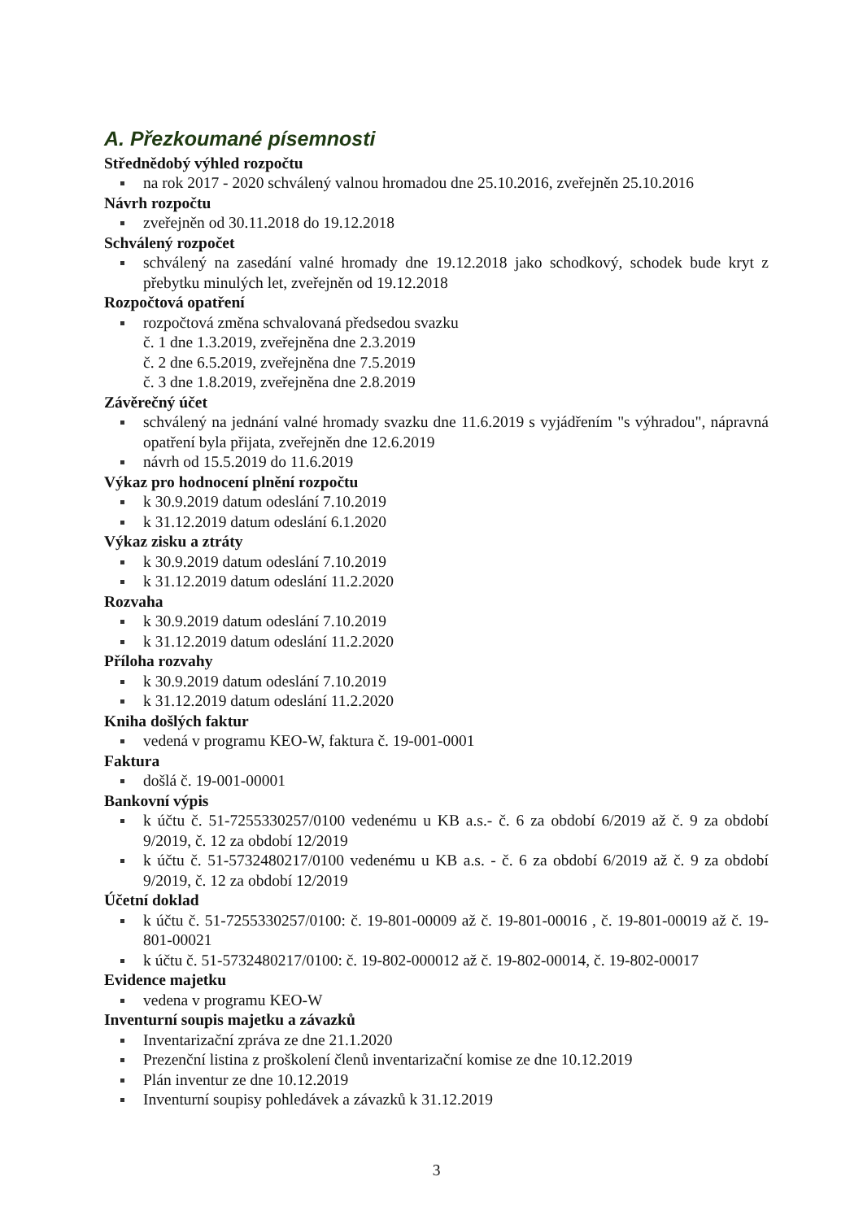A. Přezkoumané písemnosti
Střednědobý výhled rozpočtu
na rok 2017 - 2020 schválený valnou hromadou dne 25.10.2016, zveřejněn 25.10.2016
Návrh rozpočtu
zveřejněn od 30.11.2018 do 19.12.2018
Schválený rozpočet
schválený na zasedání valné hromady dne 19.12.2018 jako schodkový, schodek bude kryt z přebytku minulých let, zveřejněn od 19.12.2018
Rozpočtová opatření
rozpočtová změna schvalovaná předsedou svazku
č. 1 dne 1.3.2019, zveřejněna dne 2.3.2019
č. 2 dne 6.5.2019, zveřejněna dne 7.5.2019
č. 3 dne 1.8.2019, zveřejněna dne 2.8.2019
Závěrečný účet
schválený na jednání valné hromady svazku dne 11.6.2019 s vyjádřením "s výhradou", nápravná opatření byla přijata, zveřejněn dne 12.6.2019
návrh od 15.5.2019 do 11.6.2019
Výkaz pro hodnocení plnění rozpočtu
k 30.9.2019 datum odeslání 7.10.2019
k 31.12.2019 datum odeslání 6.1.2020
Výkaz zisku a ztráty
k 30.9.2019 datum odeslání 7.10.2019
k 31.12.2019 datum odeslání 11.2.2020
Rozvaha
k 30.9.2019 datum odeslání 7.10.2019
k 31.12.2019 datum odeslání 11.2.2020
Příloha rozvahy
k 30.9.2019 datum odeslání 7.10.2019
k 31.12.2019 datum odeslání 11.2.2020
Kniha došlých faktur
vedená v programu KEO-W, faktura č. 19-001-0001
Faktura
došlá č. 19-001-00001
Bankovní výpis
k účtu č. 51-7255330257/0100 vedenému u KB a.s.- č. 6 za období 6/2019 až č. 9 za období 9/2019, č. 12 za období 12/2019
k účtu č. 51-5732480217/0100 vedenému u KB a.s. - č. 6 za období 6/2019 až č. 9 za období 9/2019, č. 12 za období 12/2019
Účetní doklad
k účtu č. 51-7255330257/0100: č. 19-801-00009 až č. 19-801-00016 , č. 19-801-00019 až č. 19-801-00021
k účtu č. 51-5732480217/0100: č. 19-802-000012 až č. 19-802-00014, č. 19-802-00017
Evidence majetku
vedena v programu KEO-W
Inventurní soupis majetku a závazků
Inventarizační zpráva ze dne 21.1.2020
Prezenční listina z proškolení členů inventarizační komise ze dne 10.12.2019
Plán inventur ze dne 10.12.2019
Inventurní soupisy pohledávek a závazků k 31.12.2019
3